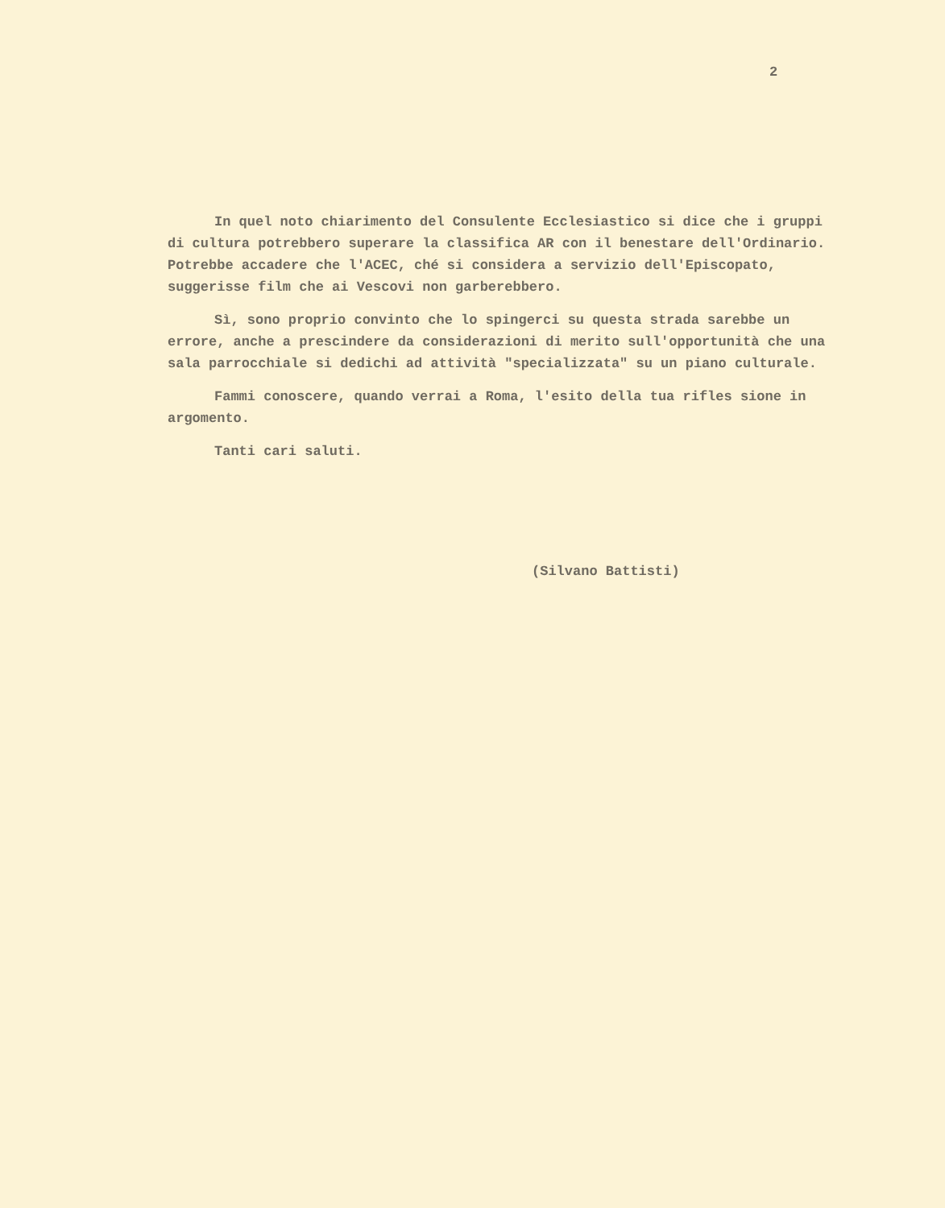2
In quel noto chiarimento del Consulente Ecclesiastico si dice che i gruppi di cultura potrebbero superare la classifica AR con il benestare dell'Ordinario. Potrebbe accadere che l'ACEC, ché si considera a servizio dell'Episcopato, suggerisse film che ai Vescovi non garberebbero.
Sì, sono proprio convinto che lo spingerci su questa strada sarebbe un errore, anche a prescindere da considerazioni di merito sull'opportunità che una sala parrocchiale si dedichi ad attività "specializzata" su un piano culturale.
Fammi conoscere, quando verrai a Roma, l'esito della tua rifles sione in argomento.
Tanti cari saluti.
(Silvano Battisti)